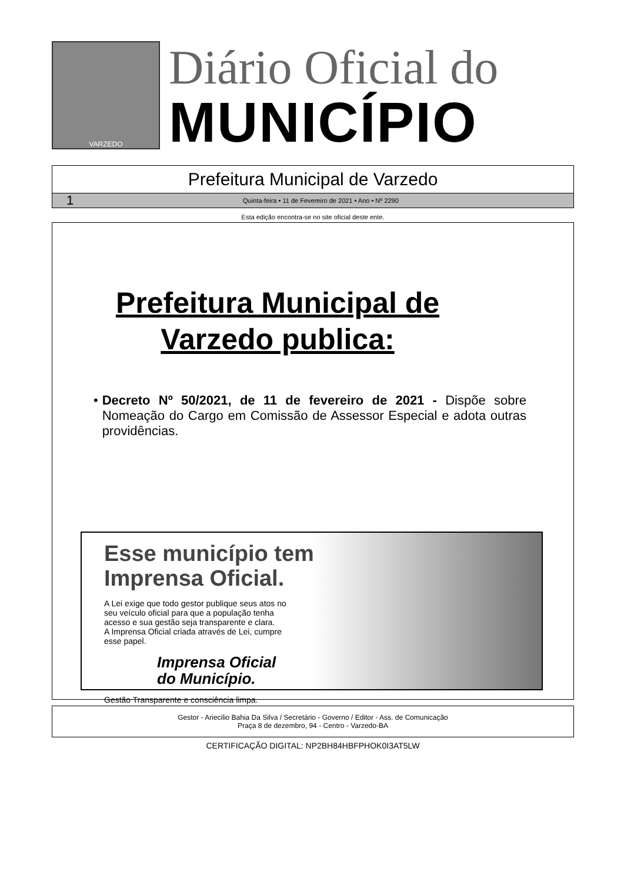VARZEDO
Diário Oficial do
MUNICÍPIO
Prefeitura Municipal de Varzedo
1 Quinta-feira • 11 de Fevereiro de 2021 • Ano • Nº 2290
Esta edição encontra-se no site oficial deste ente.
Prefeitura Municipal de
Varzedo publica:
• Decreto Nº 50/2021, de 11 de fevereiro de 2021 - Dispõe sobre Nomeação do Cargo em Comissão de Assessor Especial e adota outras providências.
Esse município tem
Imprensa Oficial.
A Lei exige que todo gestor publique seus atos no seu veículo oficial para que a população tenha acesso e sua gestão seja transparente e clara.
A Imprensa Oficial criada através de Lei, cumpre esse papel.
Imprensa Oficial
do Município.
Gestão Transparente e consciência limpa.
Gestor - Ariecilio Bahia Da Silva / Secretário - Governo / Editor - Ass. de Comunicação
Praça 8 de dezembro, 94 - Centro - Varzedo-BA
CERTIFICAÇÃO DIGITAL: NP2BH84HBFPHOK0I3AT5LW